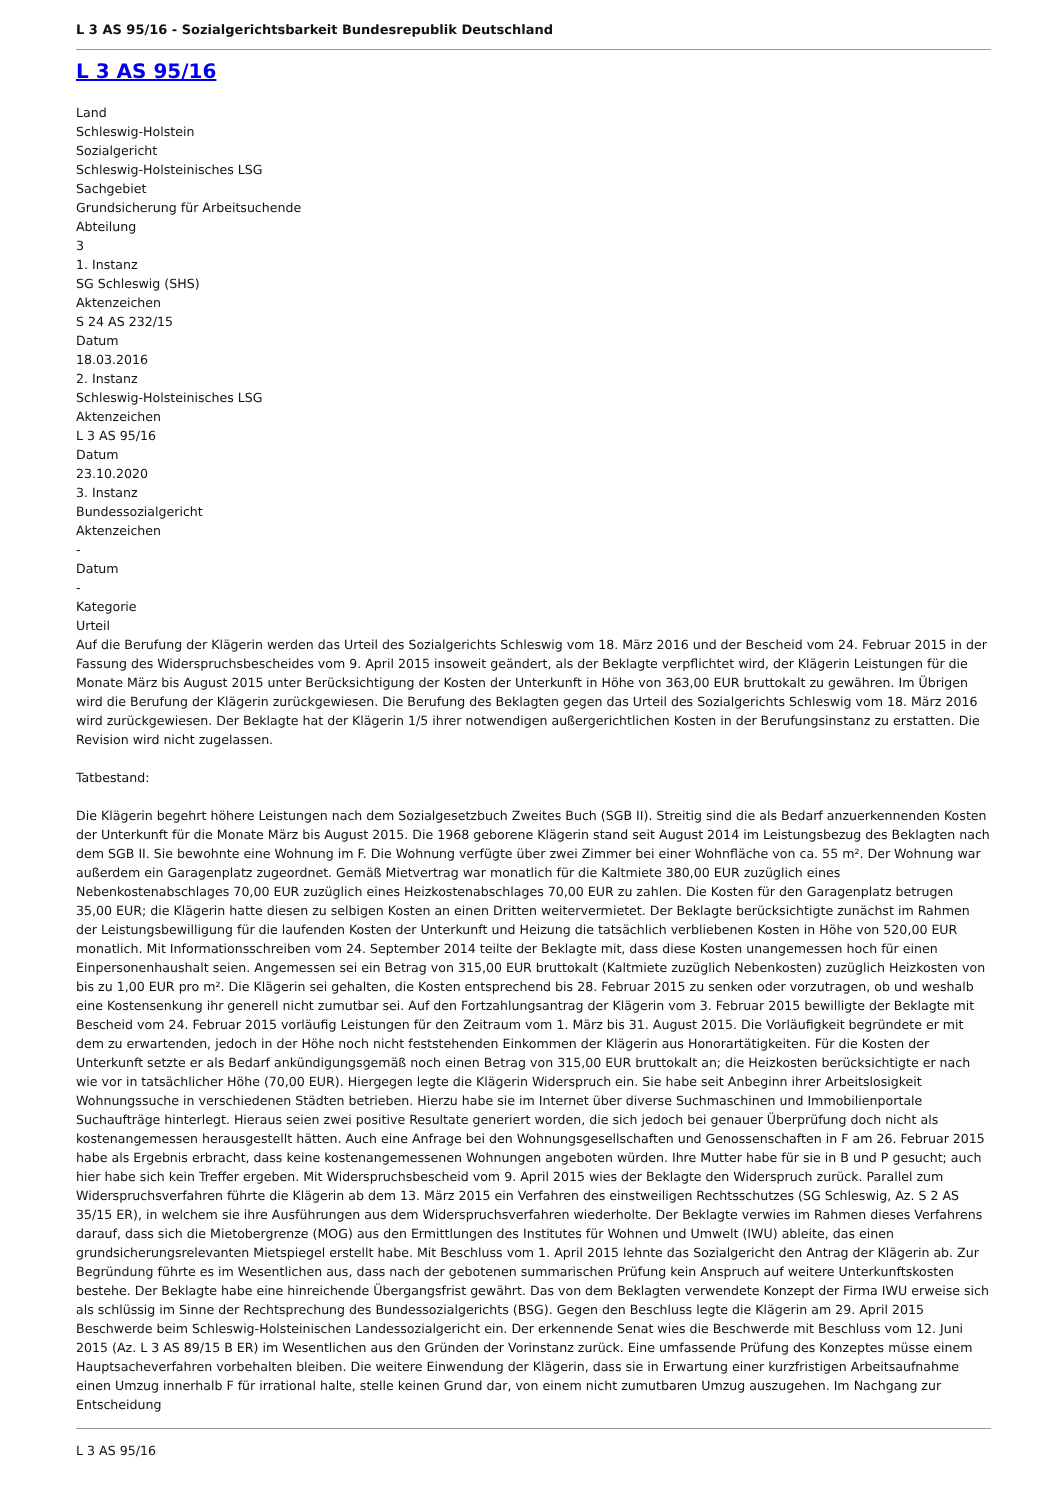L 3 AS 95/16 - Sozialgerichtsbarkeit Bundesrepublik Deutschland
L 3 AS 95/16
Land
Schleswig-Holstein
Sozialgericht
Schleswig-Holsteinisches LSG
Sachgebiet
Grundsicherung für Arbeitsuchende
Abteilung
3
1. Instanz
SG Schleswig (SHS)
Aktenzeichen
S 24 AS 232/15
Datum
18.03.2016
2. Instanz
Schleswig-Holsteinisches LSG
Aktenzeichen
L 3 AS 95/16
Datum
23.10.2020
3. Instanz
Bundessozialgericht
Aktenzeichen
-
Datum
-
Kategorie
Urteil
Auf die Berufung der Klägerin werden das Urteil des Sozialgerichts Schleswig vom 18. März 2016 und der Bescheid vom 24. Februar 2015 in der Fassung des Widerspruchsbescheides vom 9. April 2015 insoweit geändert, als der Beklagte verpflichtet wird, der Klägerin Leistungen für die Monate März bis August 2015 unter Berücksichtigung der Kosten der Unterkunft in Höhe von 363,00 EUR bruttokalt zu gewähren. Im Übrigen wird die Berufung der Klägerin zurückgewiesen. Die Berufung des Beklagten gegen das Urteil des Sozialgerichts Schleswig vom 18. März 2016 wird zurückgewiesen. Der Beklagte hat der Klägerin 1/5 ihrer notwendigen außergerichtlichen Kosten in der Berufungsinstanz zu erstatten. Die Revision wird nicht zugelassen.
Tatbestand:
Die Klägerin begehrt höhere Leistungen nach dem Sozialgesetzbuch Zweites Buch (SGB II). Streitig sind die als Bedarf anzuerkennenden Kosten der Unterkunft für die Monate März bis August 2015. Die 1968 geborene Klägerin stand seit August 2014 im Leistungsbezug des Beklagten nach dem SGB II. Sie bewohnte eine Wohnung im F. Die Wohnung verfügte über zwei Zimmer bei einer Wohnfläche von ca. 55 m². Der Wohnung war außerdem ein Garagenplatz zugeordnet. Gemäß Mietvertrag war monatlich für die Kaltmiete 380,00 EUR zuzüglich eines Nebenkostenabschlages 70,00 EUR zuzüglich eines Heizkostenabschlages 70,00 EUR zu zahlen. Die Kosten für den Garagenplatz betrugen 35,00 EUR; die Klägerin hatte diesen zu selbigen Kosten an einen Dritten weitervermietet. Der Beklagte berücksichtigte zunächst im Rahmen der Leistungsbewilligung für die laufenden Kosten der Unterkunft und Heizung die tatsächlich verbliebenen Kosten in Höhe von 520,00 EUR monatlich. Mit Informationsschreiben vom 24. September 2014 teilte der Beklagte mit, dass diese Kosten unangemessen hoch für einen Einpersonenhaushalt seien. Angemessen sei ein Betrag von 315,00 EUR bruttokalt (Kaltmiete zuzüglich Nebenkosten) zuzüglich Heizkosten von bis zu 1,00 EUR pro m². Die Klägerin sei gehalten, die Kosten entsprechend bis 28. Februar 2015 zu senken oder vorzutragen, ob und weshalb eine Kostensenkung ihr generell nicht zumutbar sei. Auf den Fortzahlungsantrag der Klägerin vom 3. Februar 2015 bewilligte der Beklagte mit Bescheid vom 24. Februar 2015 vorläufig Leistungen für den Zeitraum vom 1. März bis 31. August 2015. Die Vorläufigkeit begründete er mit dem zu erwartenden, jedoch in der Höhe noch nicht feststehenden Einkommen der Klägerin aus Honorartätigkeiten. Für die Kosten der Unterkunft setzte er als Bedarf ankündigungsgemäß noch einen Betrag von 315,00 EUR bruttokalt an; die Heizkosten berücksichtigte er nach wie vor in tatsächlicher Höhe (70,00 EUR). Hiergegen legte die Klägerin Widerspruch ein. Sie habe seit Anbeginn ihrer Arbeitslosigkeit Wohnungssuche in verschiedenen Städten betrieben. Hierzu habe sie im Internet über diverse Suchmaschinen und Immobilienportale Suchaufträge hinterlegt. Hieraus seien zwei positive Resultate generiert worden, die sich jedoch bei genauer Überprüfung doch nicht als kostenangemessen herausgestellt hätten. Auch eine Anfrage bei den Wohnungsgesellschaften und Genossenschaften in F am 26. Februar 2015 habe als Ergebnis erbracht, dass keine kostenangemessenen Wohnungen angeboten würden. Ihre Mutter habe für sie in B und P gesucht; auch hier habe sich kein Treffer ergeben. Mit Widerspruchsbescheid vom 9. April 2015 wies der Beklagte den Widerspruch zurück. Parallel zum Widerspruchsverfahren führte die Klägerin ab dem 13. März 2015 ein Verfahren des einstweiligen Rechtsschutzes (SG Schleswig, Az. S 2 AS 35/15 ER), in welchem sie ihre Ausführungen aus dem Widerspruchsverfahren wiederholte. Der Beklagte verwies im Rahmen dieses Verfahrens darauf, dass sich die Mietobergrenze (MOG) aus den Ermittlungen des Institutes für Wohnen und Umwelt (IWU) ableite, das einen grundsicherungsrelevanten Mietspiegel erstellt habe. Mit Beschluss vom 1. April 2015 lehnte das Sozialgericht den Antrag der Klägerin ab. Zur Begründung führte es im Wesentlichen aus, dass nach der gebotenen summarischen Prüfung kein Anspruch auf weitere Unterkunftskosten bestehe. Der Beklagte habe eine hinreichende Übergangsfrist gewährt. Das von dem Beklagten verwendete Konzept der Firma IWU erweise sich als schlüssig im Sinne der Rechtsprechung des Bundessozialgerichts (BSG). Gegen den Beschluss legte die Klägerin am 29. April 2015 Beschwerde beim Schleswig-Holsteinischen Landessozialgericht ein. Der erkennende Senat wies die Beschwerde mit Beschluss vom 12. Juni 2015 (Az. L 3 AS 89/15 B ER) im Wesentlichen aus den Gründen der Vorinstanz zurück. Eine umfassende Prüfung des Konzeptes müsse einem Hauptsacheverfahren vorbehalten bleiben. Die weitere Einwendung der Klägerin, dass sie in Erwartung einer kurzfristigen Arbeitsaufnahme einen Umzug innerhalb F für irrational halte, stelle keinen Grund dar, von einem nicht zumutbaren Umzug auszugehen. Im Nachgang zur Entscheidung
L 3 AS 95/16